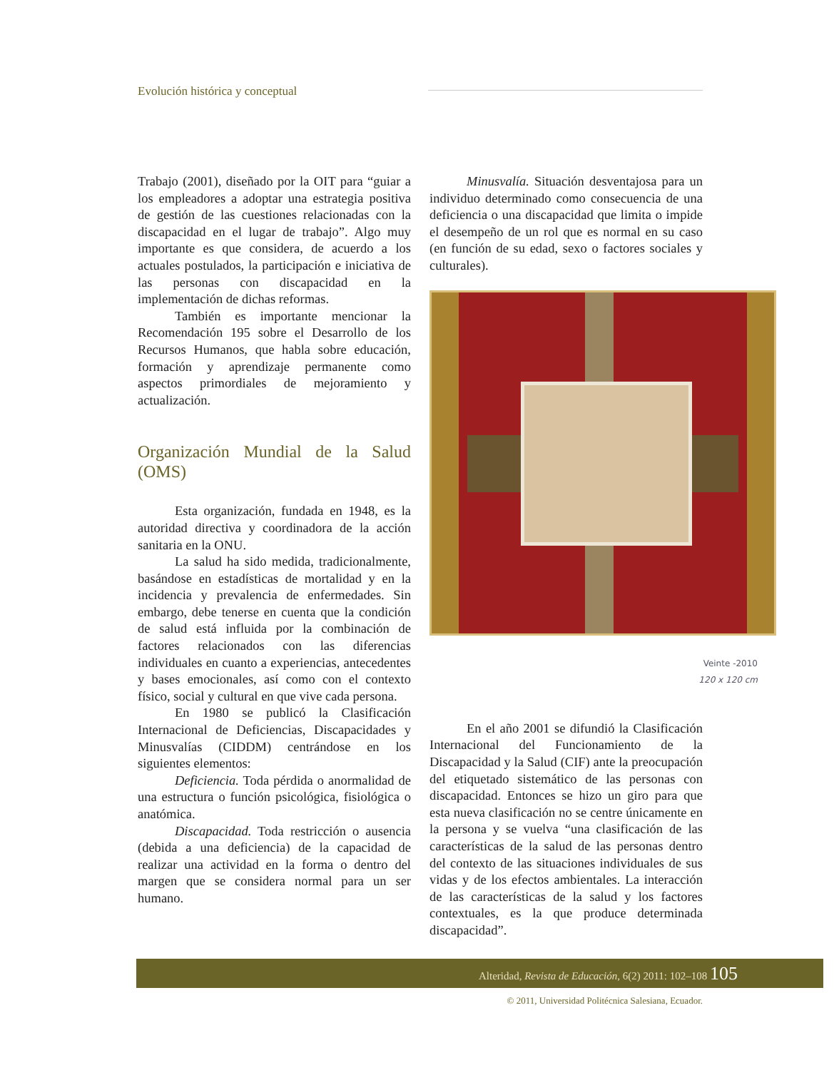Evolución histórica y conceptual
Trabajo (2001), diseñado por la OIT para “guiar a los empleadores a adoptar una estrategia positiva de gestión de las cuestiones relacionadas con la discapacidad en el lugar de trabajo”. Algo muy importante es que considera, de acuerdo a los actuales postulados, la participación e iniciativa de las personas con discapacidad en la implementación de dichas reformas.
También es importante mencionar la Recomendación 195 sobre el Desarrollo de los Recursos Humanos, que habla sobre educación, formación y aprendizaje permanente como aspectos primordiales de mejoramiento y actualización.
Organización Mundial de la Salud (OMS)
Esta organización, fundada en 1948, es la autoridad directiva y coordinadora de la acción sanitaria en la ONU.
La salud ha sido medida, tradicionalmente, basándose en estadísticas de mortalidad y en la incidencia y prevalencia de enfermedades. Sin embargo, debe tenerse en cuenta que la condición de salud está influida por la combinación de factores relacionados con las diferencias individuales en cuanto a experiencias, antecedentes y bases emocionales, así como con el contexto físico, social y cultural en que vive cada persona.
En 1980 se publicó la Clasificación Internacional de Deficiencias, Discapacidades y Minusvalías (CIDDM) centrándose en los siguientes elementos:
Deficiencia. Toda pérdida o anormalidad de una estructura o función psicológica, fisiológica o anatómica.
Discapacidad. Toda restricción o ausencia (debida a una deficiencia) de la capacidad de realizar una actividad en la forma o dentro del margen que se considera normal para un ser humano.
Minusvalía. Situación desventajosa para un individuo determinado como consecuencia de una deficiencia o una discapacidad que limita o impide el desempeño de un rol que es normal en su caso (en función de su edad, sexo o factores sociales y culturales).
Veinte -2010
120 x 120 cm
En el año 2001 se difundió la Clasificación Internacional del Funcionamiento de la Discapacidad y la Salud (CIF) ante la preocupación del etiquetado sistemático de las personas con discapacidad. Entonces se hizo un giro para que esta nueva clasificación no se centre únicamente en la persona y se vuelva “una clasificación de las características de la salud de las personas dentro del contexto de las situaciones individuales de sus vidas y de los efectos ambientales. La interacción de las características de la salud y los factores contextuales, es la que produce determinada discapacidad”.
Alteridad, Revista de Educación, 6(2) 2011: 102–108 105
© 2011, Universidad Politécnica Salesiana, Ecuador.